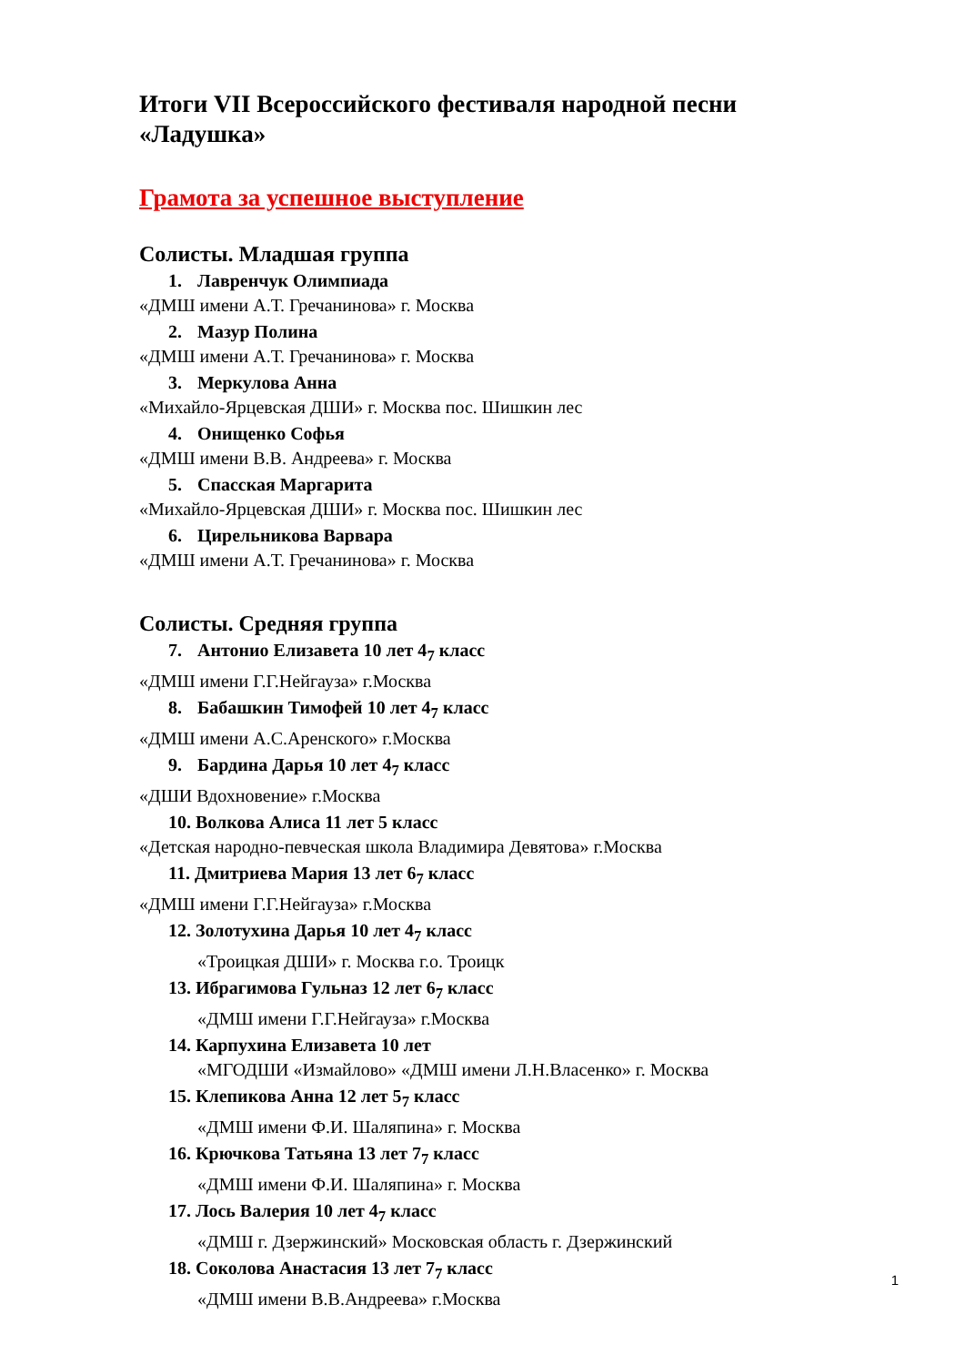Итоги VII Всероссийского фестиваля народной песни «Ладушка»
Грамота за успешное выступление
Солисты. Младшая группа
1. Лавренчук Олимпиада
«ДМШ имени А.Т. Гречанинова» г. Москва
2. Мазур Полина
«ДМШ имени А.Т. Гречанинова» г. Москва
3. Меркулова Анна
«Михайло-Ярцевская ДШИ» г. Москва пос. Шишкин лес
4. Онищенко Софья
«ДМШ имени В.В. Андреева» г. Москва
5. Спасская Маргарита
«Михайло-Ярцевская ДШИ» г. Москва пос. Шишкин лес
6. Цирельникова Варвара
«ДМШ имени А.Т. Гречанинова» г. Москва
Солисты. Средняя группа
7. Антонио Елизавета 10 лет 4<sub>7</sub> класс
«ДМШ имени Г.Г.Нейгауза» г.Москва
8. Бабашкин Тимофей 10 лет 4<sub>7</sub> класс
«ДМШ имени А.С.Аренского» г.Москва
9. Бардина Дарья 10 лет 4<sub>7</sub> класс
«ДШИ Вдохновение» г.Москва
10. Волкова Алиса 11 лет 5 класс
«Детская народно-певческая школа Владимира Девятова» г.Москва
11. Дмитриева Мария 13 лет 6<sub>7</sub> класс
«ДМШ имени Г.Г.Нейгауза» г.Москва
12. Золотухина Дарья 10 лет 4<sub>7</sub> класс
«Троицкая ДШИ» г. Москва г.о. Троицк
13. Ибрагимова Гульназ 12 лет 6<sub>7</sub> класс
«ДМШ имени Г.Г.Нейгауза» г.Москва
14. Карпухина Елизавета 10 лет
«МГОДШИ «Измайлово» «ДМШ имени Л.Н.Власенко» г. Москва
15. Клепикова Анна 12 лет 5<sub>7</sub> класс
«ДМШ имени Ф.И. Шаляпина» г. Москва
16. Крючкова Татьяна 13 лет 7<sub>7</sub> класс
«ДМШ имени Ф.И. Шаляпина» г. Москва
17. Лось Валерия 10 лет 4<sub>7</sub> класс
«ДМШ г. Дзержинский» Московская область г. Дзержинский
18. Соколова Анастасия 13 лет 7<sub>7</sub> класс
«ДМШ имени В.В.Андреева» г.Москва
1